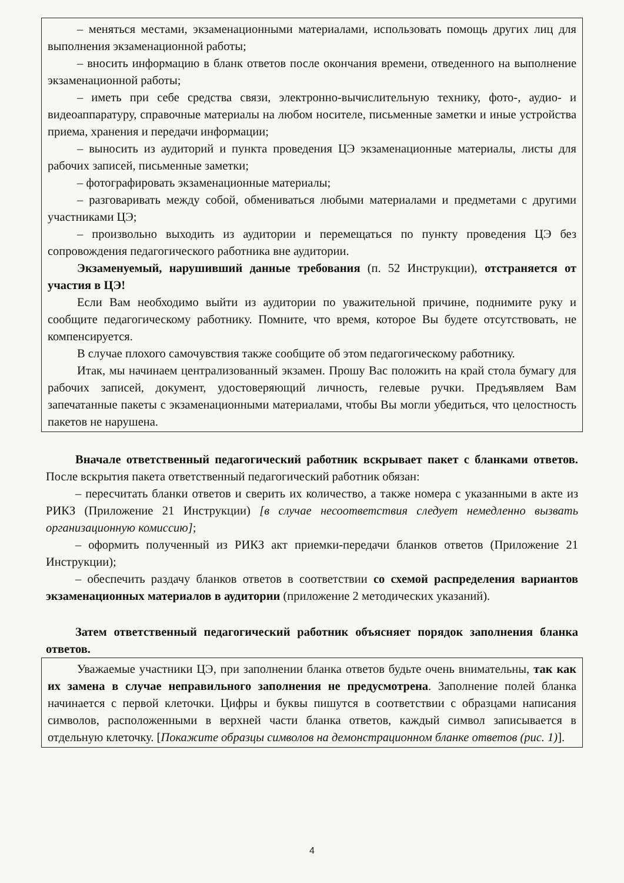– меняться местами, экзаменационными материалами, использовать помощь других лиц для выполнения экзаменационной работы;
– вносить информацию в бланк ответов после окончания времени, отведенного на выполнение экзаменационной работы;
– иметь при себе средства связи, электронно-вычислительную технику, фото-, аудио- и видеоаппаратуру, справочные материалы на любом носителе, письменные заметки и иные устройства приема, хранения и передачи информации;
– выносить из аудиторий и пункта проведения ЦЭ экзаменационные материалы, листы для рабочих записей, письменные заметки;
– фотографировать экзаменационные материалы;
– разговаривать между собой, обмениваться любыми материалами и предметами с другими участниками ЦЭ;
– произвольно выходить из аудитории и перемещаться по пункту проведения ЦЭ без сопровождения педагогического работника вне аудитории.
Экзаменуемый, нарушивший данные требования (п. 52 Инструкции), отстраняется от участия в ЦЭ!
Если Вам необходимо выйти из аудитории по уважительной причине, поднимите руку и сообщите педагогическому работнику. Помните, что время, которое Вы будете отсутствовать, не компенсируется.
В случае плохого самочувствия также сообщите об этом педагогическому работнику.
Итак, мы начинаем централизованный экзамен. Прошу Вас положить на край стола бумагу для рабочих записей, документ, удостоверяющий личность, гелевые ручки. Предъявляем Вам запечатанные пакеты с экзаменационными материалами, чтобы Вы могли убедиться, что целостность пакетов не нарушена.
Вначале ответственный педагогический работник вскрывает пакет с бланками ответов. После вскрытия пакета ответственный педагогический работник обязан:
– пересчитать бланки ответов и сверить их количество, а также номера с указанными в акте из РИКЗ (Приложение 21 Инструкции) [в случае несоответствия следует немедленно вызвать организационную комиссию];
– оформить полученный из РИКЗ акт приемки-передачи бланков ответов (Приложение 21 Инструкции);
– обеспечить раздачу бланков ответов в соответствии со схемой распределения вариантов экзаменационных материалов в аудитории (приложение 2 методических указаний).
Затем ответственный педагогический работник объясняет порядок заполнения бланка ответов.
Уважаемые участники ЦЭ, при заполнении бланка ответов будьте очень внимательны, так как их замена в случае неправильного заполнения не предусмотрена. Заполнение полей бланка начинается с первой клеточки. Цифры и буквы пишутся в соответствии с образцами написания символов, расположенными в верхней части бланка ответов, каждый символ записывается в отдельную клеточку. [Покажите образцы символов на демонстрационном бланке ответов (рис. 1)].
4